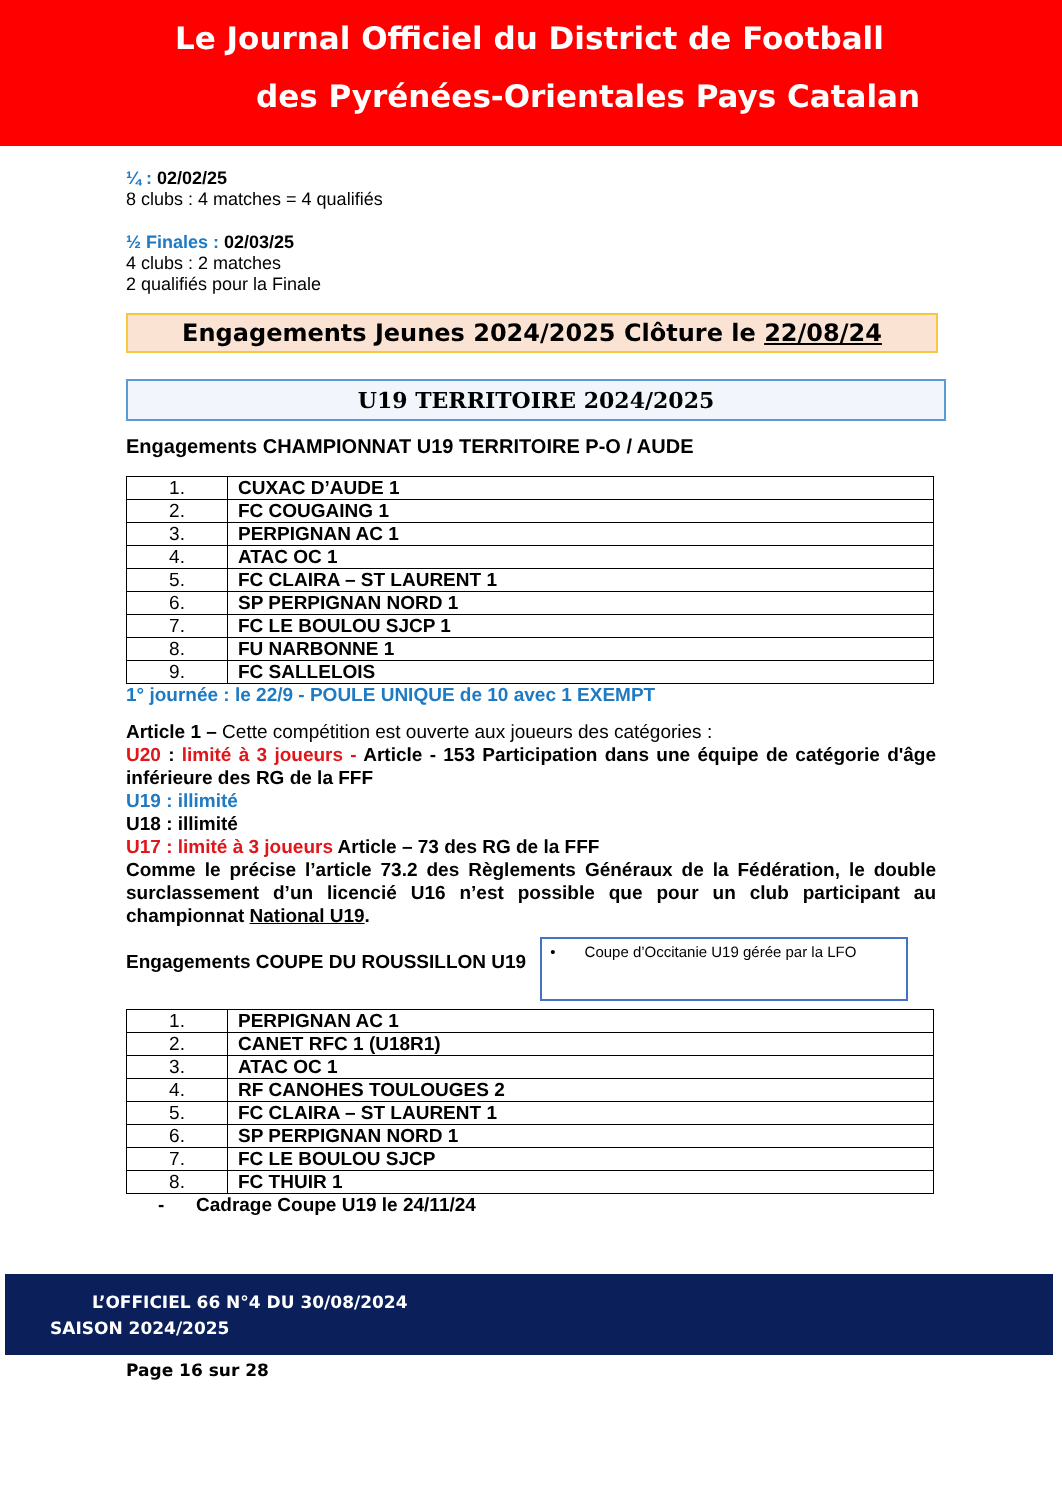Le Journal Officiel du District de Football
des Pyrénées-Orientales Pays Catalan
¼ : 02/02/25
8 clubs : 4 matches = 4 qualifiés
½ Finales : 02/03/25
4 clubs : 2 matches
2 qualifiés pour la Finale
Engagements Jeunes 2024/2025 Clôture le 22/08/24
U19 TERRITOIRE 2024/2025
Engagements CHAMPIONNAT U19 TERRITOIRE P-O / AUDE
| 1. | CUXAC D’AUDE 1 |
| 2. | FC COUGAING 1 |
| 3. | PERPIGNAN AC 1 |
| 4. | ATAC OC 1 |
| 5. | FC CLAIRA – ST LAURENT 1 |
| 6. | SP PERPIGNAN NORD 1 |
| 7. | FC LE BOULOU SJCP 1 |
| 8. | FU NARBONNE 1 |
| 9. | FC SALLELOIS |
1° journée : le 22/9 - POULE UNIQUE de 10 avec 1 EXEMPT
Article 1 – Cette compétition est ouverte aux joueurs des catégories :
U20 : limité à 3 joueurs - Article - 153 Participation dans une équipe de catégorie d'âge inférieure des RG de la FFF
U19 : illimité
U18 : illimité
U17 : limité à 3 joueurs Article – 73 des RG de la FFF
Comme le précise l’article 73.2 des Règlements Généraux de la Fédération, le double surclassement d’un licencié U16 n’est possible que pour un club participant au championnat National U19.
Engagements COUPE DU ROUSSILLON U19
• Coupe d’Occitanie U19 gérée par la LFO
| 1. | PERPIGNAN AC 1 |
| 2. | CANET RFC 1 (U18R1) |
| 3. | ATAC OC 1 |
| 4. | RF CANOHES TOULOUGES 2 |
| 5. | FC CLAIRA – ST LAURENT 1 |
| 6. | SP PERPIGNAN NORD 1 |
| 7. | FC LE BOULOU SJCP |
| 8. | FC THUIR 1 |
- Cadrage Coupe U19 le 24/11/24
L’OFFICIEL 66 N°4 DU 30/08/2024
SAISON 2024/2025
Page 16 sur 28